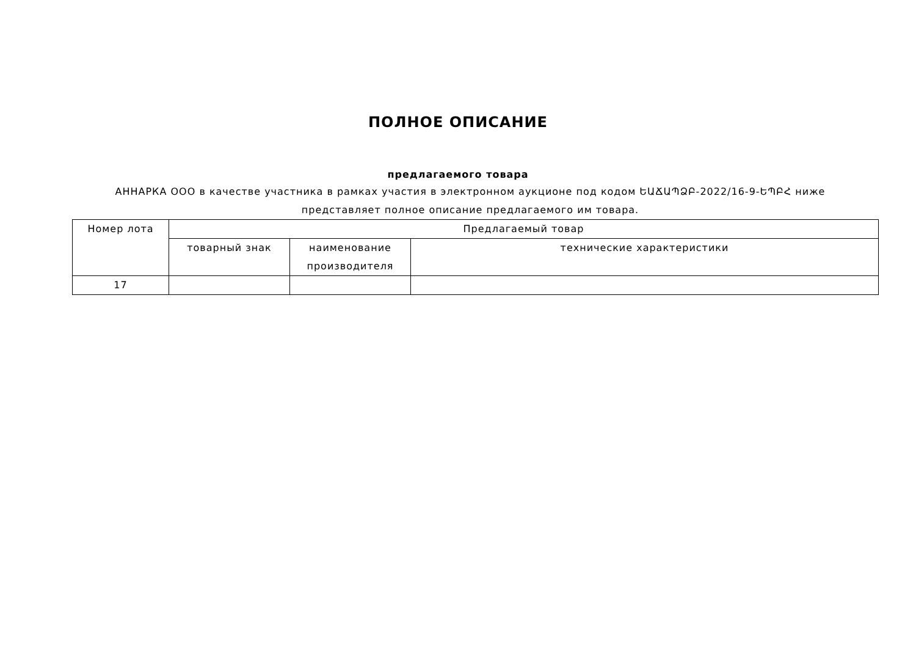ПОЛНОЕ ОПИСАНИЕ
предлагаемого товара
АННАРКА ООО в качестве участника в рамках участия в электронном аукционе под кодом ԵԱՃԱՊՁԲ-2022/16-9-ԵՊԲՀ ниже представляет полное описание предлагаемого им товара.
| Номер лота | Предлагаемый товар | | |
| --- | --- | --- | --- |
| | товарный знак | наименование производителя | технические характеристики |
| 17 | | | |